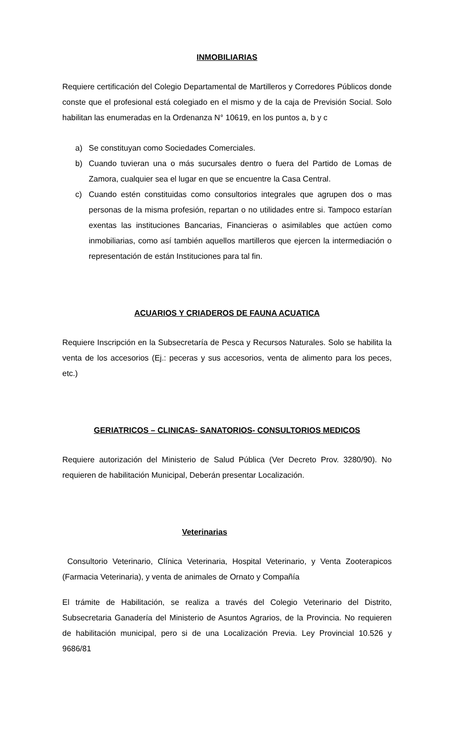INMOBILIARIAS
Requiere certificación del Colegio Departamental de Martilleros y Corredores Públicos donde conste que el profesional está colegiado en el mismo y de la caja de Previsión Social. Solo habilitan las enumeradas en la Ordenanza N° 10619, en los puntos a, b y c
a) Se constituyan como Sociedades Comerciales.
b) Cuando tuvieran una o más sucursales dentro o fuera del Partido de Lomas de Zamora, cualquier sea el lugar en que se encuentre la Casa Central.
c) Cuando estén constituidas como consultorios integrales que agrupen dos o mas personas de la misma profesión, repartan o no utilidades entre si. Tampoco estarían exentas las instituciones Bancarias, Financieras o asimilables que actúen como inmobiliarias, como así también aquellos martilleros que ejercen la intermediación o representación de están Instituciones para tal fin.
ACUARIOS Y CRIADEROS DE FAUNA ACUATICA
Requiere Inscripción en la Subsecretaría de Pesca y Recursos Naturales. Solo se habilita la venta de los accesorios (Ej.: peceras y sus accesorios, venta de alimento para los peces, etc.)
GERIATRICOS – CLINICAS- SANATORIOS- CONSULTORIOS MEDICOS
Requiere autorización del Ministerio de Salud Pública (Ver Decreto Prov. 3280/90). No requieren de habilitación Municipal, Deberán presentar Localización.
Veterinarias
Consultorio Veterinario, Clínica Veterinaria, Hospital Veterinario, y Venta Zooterapicos (Farmacia Veterinaria), y venta de animales de Ornato y Compañía
El trámite de Habilitación, se realiza a través del Colegio Veterinario del Distrito, Subsecretaria Ganadería del Ministerio de Asuntos Agrarios, de la Provincia. No requieren de habilitación municipal, pero si de una Localización Previa. Ley Provincial 10.526 y 9686/81